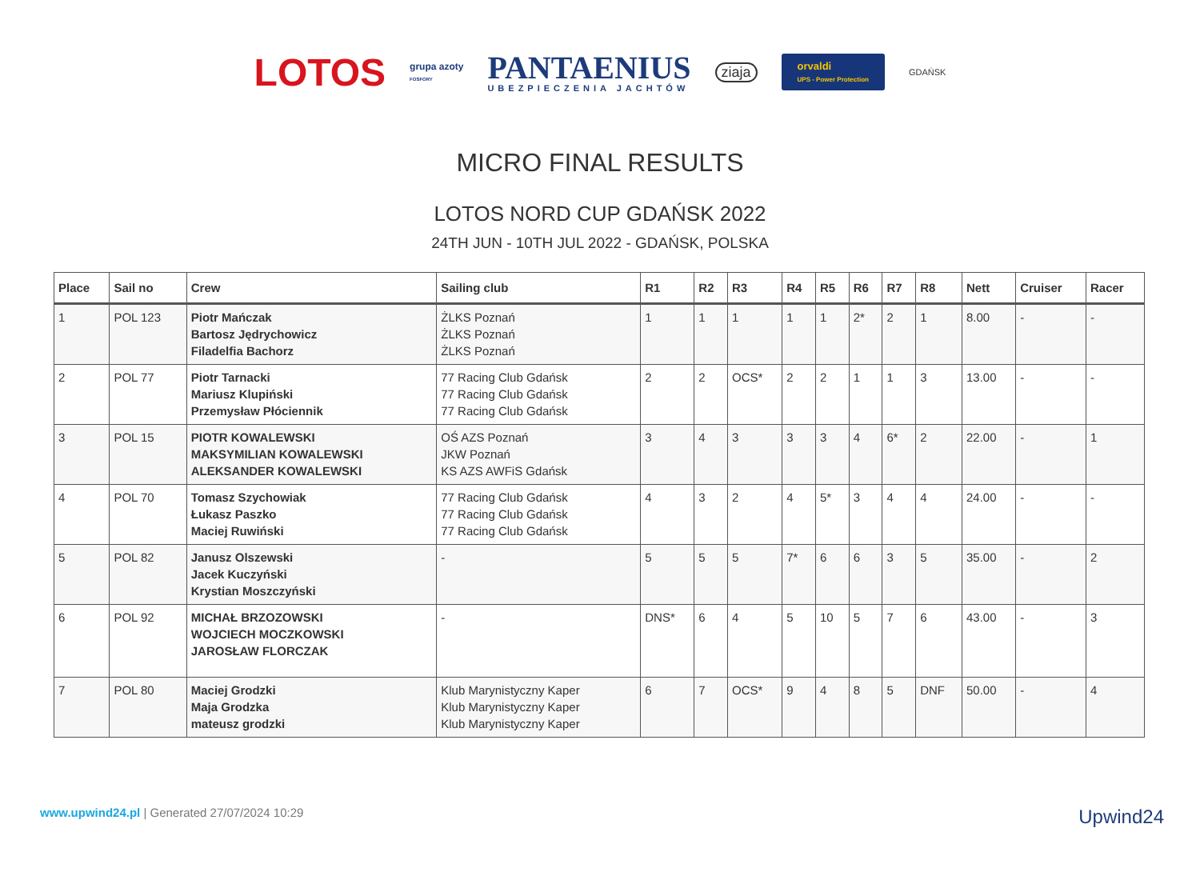LOTOS
grupa azoty
FOSFORY
PANTAENIUS
UBEZPIECZENIA JACHTÓW
ziaja
orvaldi
UPS - Power Protection
GDAŃSK
MICRO FINAL RESULTS
LOTOS NORD CUP GDAŃSK 2022
24TH JUN - 10TH JUL 2022 - GDAŃSK, POLSKA
| Place | Sail no | Crew | Sailing club | R1 | R2 | R3 | R4 | R5 | R6 | R7 | R8 | Nett | Cruiser | Racer |
| --- | --- | --- | --- | --- | --- | --- | --- | --- | --- | --- | --- | --- | --- | --- |
| 1 | POL 123 | Piotr Mańczak Bartosz Jędrychowicz Filadelfia Bachorz | ŻLKS Poznań ŻLKS Poznań ŻLKS Poznań | 1 | 1 | 1 | 1 | 1 | 2* | 2 | 1 | 8.00 | - | - |
| 2 | POL 77 | Piotr Tarnacki Mariusz Klupiński Przemysław Płóciennik | 77 Racing Club Gdańsk 77 Racing Club Gdańsk 77 Racing Club Gdańsk | 2 | 2 | OCS* | 2 | 2 | 1 | 1 | 3 | 13.00 | - | - |
| 3 | POL 15 | PIOTR KOWALEWSKI MAKSYMILIAN KOWALEWSKI ALEKSANDER KOWALEWSKI | OŚ AZS Poznań JKW Poznań KS AZS AWFiS Gdańsk | 3 | 4 | 3 | 3 | 3 | 4 | 6* | 2 | 22.00 | - | 1 |
| 4 | POL 70 | Tomasz Szychowiak Łukasz Paszko Maciej Ruwiński | 77 Racing Club Gdańsk 77 Racing Club Gdańsk 77 Racing Club Gdańsk | 4 | 3 | 2 | 4 | 5* | 3 | 4 | 4 | 24.00 | - | - |
| 5 | POL 82 | Janusz Olszewski Jacek Kuczyński Krystian Moszczyński | - | 5 | 5 | 5 | 7* | 6 | 6 | 3 | 5 | 35.00 | - | 2 |
| 6 | POL 92 | MICHAŁ BRZOZOWSKI WOJCIECH MOCZKOWSKI JAROSŁAW FLORCZAK | - | DNS* | 6 | 4 | 5 | 10 | 5 | 7 | 6 | 43.00 | - | 3 |
| 7 | POL 80 | Maciej Grodzki Maja Grodzka mateusz grodzki | Klub Marynistyczny Kaper Klub Marynistyczny Kaper Klub Marynistyczny Kaper | 6 | 7 | OCS* | 9 | 4 | 8 | 5 | DNF | 50.00 | - | 4 |
www.upwind24.pl | Generated 27/07/2024 10:29
Upwind24